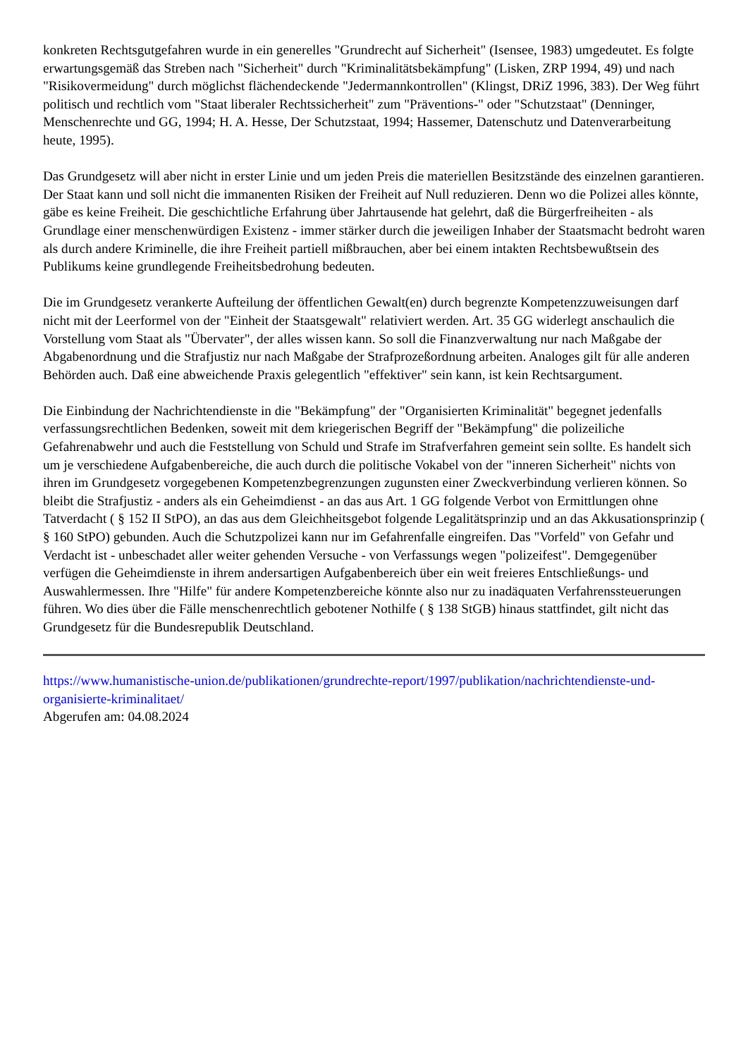konkreten Rechtsgutgefahren wurde in ein generelles "Grundrecht auf Sicherheit" (Isensee, 1983) umgedeutet. Es folgte erwartungsgemäß das Streben nach "Sicherheit" durch "Kriminalitätsbekämpfung" (Lisken, ZRP 1994, 49) und nach "Risikovermeidung" durch möglichst flächendeckende "Jedermannkontrollen" (Klingst, DRiZ 1996, 383). Der Weg führt politisch und rechtlich vom "Staat liberaler Rechtssicherheit" zum "Präventions-" oder "Schutzstaat" (Denninger, Menschenrechte und GG, 1994; H. A. Hesse, Der Schutzstaat, 1994; Hassemer, Datenschutz und Datenverarbeitung heute, 1995).
Das Grundgesetz will aber nicht in erster Linie und um jeden Preis die materiellen Besitzstände des einzelnen garantieren. Der Staat kann und soll nicht die immanenten Risiken der Freiheit auf Null reduzieren. Denn wo die Polizei alles könnte, gäbe es keine Freiheit. Die geschichtliche Erfahrung über Jahrtausende hat gelehrt, daß die Bürgerfreiheiten - als Grundlage einer menschenwürdigen Existenz - immer stärker durch die jeweiligen Inhaber der Staatsmacht bedroht waren als durch andere Kriminelle, die ihre Freiheit partiell mißbrauchen, aber bei einem intakten Rechtsbewußtsein des Publikums keine grundlegende Freiheitsbedrohung bedeuten.
Die im Grundgesetz verankerte Aufteilung der öffentlichen Gewalt(en) durch begrenzte Kompetenzzuweisungen darf nicht mit der Leerformel von der "Einheit der Staatsgewalt" relativiert werden. Art. 35 GG widerlegt anschaulich die Vorstellung vom Staat als "Übervater", der alles wissen kann. So soll die Finanzverwaltung nur nach Maßgabe der Abgabenordnung und die Strafjustiz nur nach Maßgabe der Strafprozeßordnung arbeiten. Analoges gilt für alle anderen Behörden auch. Daß eine abweichende Praxis gelegentlich "effektiver" sein kann, ist kein Rechtsargument.
Die Einbindung der Nachrichtendienste in die "Bekämpfung" der "Organisierten Kriminalität" begegnet jedenfalls verfassungsrechtlichen Bedenken, soweit mit dem kriegerischen Begriff der "Bekämpfung" die polizeiliche Gefahrenabwehr und auch die Feststellung von Schuld und Strafe im Strafverfahren gemeint sein sollte. Es handelt sich um je verschiedene Aufgabenbereiche, die auch durch die politische Vokabel von der "inneren Sicherheit" nichts von ihren im Grundgesetz vorgegebenen Kompetenzbegrenzungen zugunsten einer Zweckverbindung verlieren können. So bleibt die Strafjustiz - anders als ein Geheimdienst - an das aus Art. 1 GG folgende Verbot von Ermittlungen ohne Tatverdacht ( § 152 II StPO), an das aus dem Gleichheitsgebot folgende Legalitätsprinzip und an das Akkusationsprinzip ( § 160 StPO) gebunden. Auch die Schutzpolizei kann nur im Gefahrenfalle eingreifen. Das "Vorfeld" von Gefahr und Verdacht ist - unbeschadet aller weiter gehenden Versuche - von Verfassungs wegen "polizeifest". Demgegenüber verfügen die Geheimdienste in ihrem andersartigen Aufgabenbereich über ein weit freieres Entschließungs- und Auswahlermessen. Ihre "Hilfe" für andere Kompetenzbereiche könnte also nur zu inadäquaten Verfahrenssteuerungen führen. Wo dies über die Fälle menschenrechtlich gebotener Nothilfe ( § 138 StGB) hinaus stattfindet, gilt nicht das Grundgesetz für die Bundesrepublik Deutschland.
https://www.humanistische-union.de/publikationen/grundrechte-report/1997/publikation/nachrichtendienste-und-organisierte-kriminalitaet/
Abgerufen am: 04.08.2024